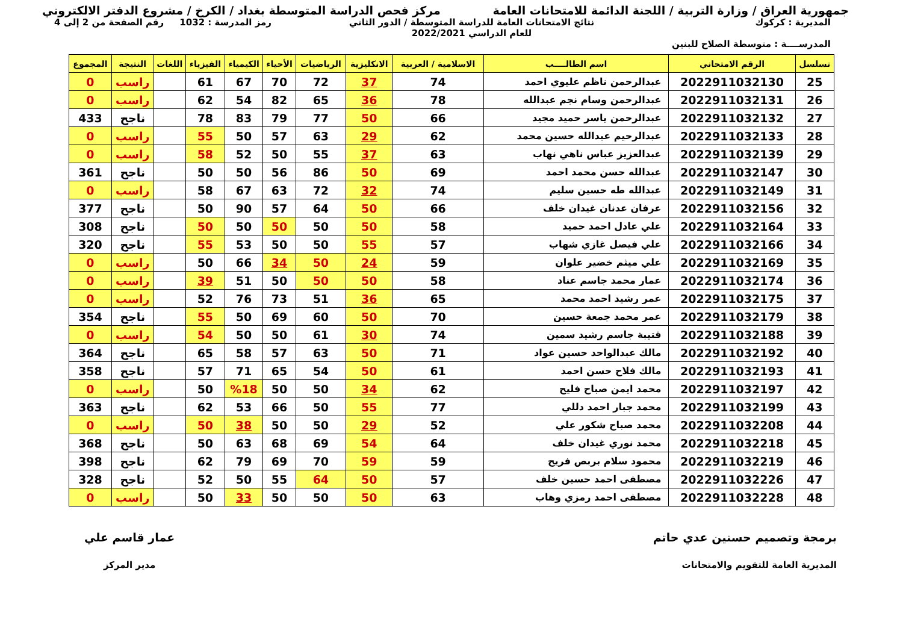جمهورية العراق / وزارة التربية / اللجنة الدائمة للامتحانات العامة
مركز فحص الدراسة المتوسطة بغداد / الكرخ / مشروع الدفتر الالكتروني
المديرية : كركوك
المدرســــة : متوسطة الصلاح للبنين
نتائج الامتحانات العامة للدراسة المتوسطة / الدور الثاني
للعام الدراسي 2022/2021
رمز المدرسة : 1032 رقم الصفحة من 2 إلى 4
| تسلسل | الرقم الامتحاني | اسم الطالــــب | الاسلامية / العربية | الانكليزية | الرياضيات | الأحياء | الكيمياء | الفيزياء | اللغات | النتيجة | المجموع |
| --- | --- | --- | --- | --- | --- | --- | --- | --- | --- | --- | --- |
| 25 | 2022911032130 | عبدالرحمن ناظم عليوي احمد | 74 | 37 | 72 | 70 | 67 | 61 | | راسب | 0 |
| 26 | 2022911032131 | عبدالرحمن وسام نجم عبدالله | 78 | 36 | 65 | 82 | 54 | 62 | | راسب | 0 |
| 27 | 2022911032132 | عبدالرحمن ياسر حميد مجيد | 66 | 50 | 77 | 79 | 83 | 78 | | ناجح | 433 |
| 28 | 2022911032133 | عبدالرحيم عبدالله حسين محمد | 62 | 29 | 63 | 57 | 50 | 55 | | راسب | 0 |
| 29 | 2022911032139 | عبدالعزيز عباس ناهي نهاب | 63 | 37 | 55 | 50 | 52 | 58 | | راسب | 0 |
| 30 | 2022911032147 | عبدالله حسن محمد احمد | 69 | 50 | 86 | 56 | 50 | 50 | | ناجح | 361 |
| 31 | 2022911032149 | عبدالله طه حسين سليم | 74 | 32 | 72 | 63 | 67 | 58 | | راسب | 0 |
| 32 | 2022911032156 | عرفان عدنان غيدان خلف | 66 | 50 | 64 | 57 | 90 | 50 | | ناجح | 377 |
| 33 | 2022911032164 | علي عادل احمد حميد | 58 | 50 | 50 | 50 | 50 | 50 | | ناجح | 308 |
| 34 | 2022911032166 | علي فيصل غازي شهاب | 57 | 55 | 50 | 50 | 53 | 55 | | ناجح | 320 |
| 35 | 2022911032169 | علي ميثم خضير علوان | 59 | 24 | 50 | 34 | 66 | 50 | | راسب | 0 |
| 36 | 2022911032174 | عمار محمد جاسم عناد | 58 | 50 | 50 | 50 | 51 | 39 | | راسب | 0 |
| 37 | 2022911032175 | عمر رشيد احمد محمد | 65 | 36 | 51 | 73 | 76 | 52 | | راسب | 0 |
| 38 | 2022911032179 | عمر محمد جمعة حسين | 70 | 50 | 60 | 69 | 50 | 55 | | ناجح | 354 |
| 39 | 2022911032188 | قتيبة جاسم رشيد سمين | 74 | 30 | 61 | 50 | 50 | 54 | | راسب | 0 |
| 40 | 2022911032192 | مالك عبدالواحد حسين عواد | 71 | 50 | 63 | 57 | 58 | 65 | | ناجح | 364 |
| 41 | 2022911032193 | مالك فلاح حسن احمد | 61 | 50 | 54 | 65 | 71 | 57 | | ناجح | 358 |
| 42 | 2022911032197 | محمد ايمن صباح فليح | 62 | 34 | 50 | 50 | %18 | 50 | | راسب | 0 |
| 43 | 2022911032199 | محمد جبار احمد دللي | 77 | 55 | 50 | 66 | 53 | 62 | | ناجح | 363 |
| 44 | 2022911032208 | محمد صباح شكور علي | 52 | 29 | 50 | 50 | 38 | 50 | | راسب | 0 |
| 45 | 2022911032218 | محمد نوري غيدان خلف | 64 | 54 | 69 | 68 | 63 | 50 | | ناجح | 368 |
| 46 | 2022911032219 | محمود سلام بربص فريح | 59 | 59 | 70 | 69 | 79 | 62 | | ناجح | 398 |
| 47 | 2022911032226 | مصطفى احمد حسين خلف | 57 | 50 | 64 | 55 | 50 | 52 | | ناجح | 328 |
| 48 | 2022911032228 | مصطفى احمد رمزي وهاب | 63 | 50 | 50 | 50 | 33 | 50 | | راسب | 0 |
برمجة وتصميم حسنين عدي حاتم
المديرية العامة للتقويم والامتحانات
عمار قاسم علي
مدير المركز